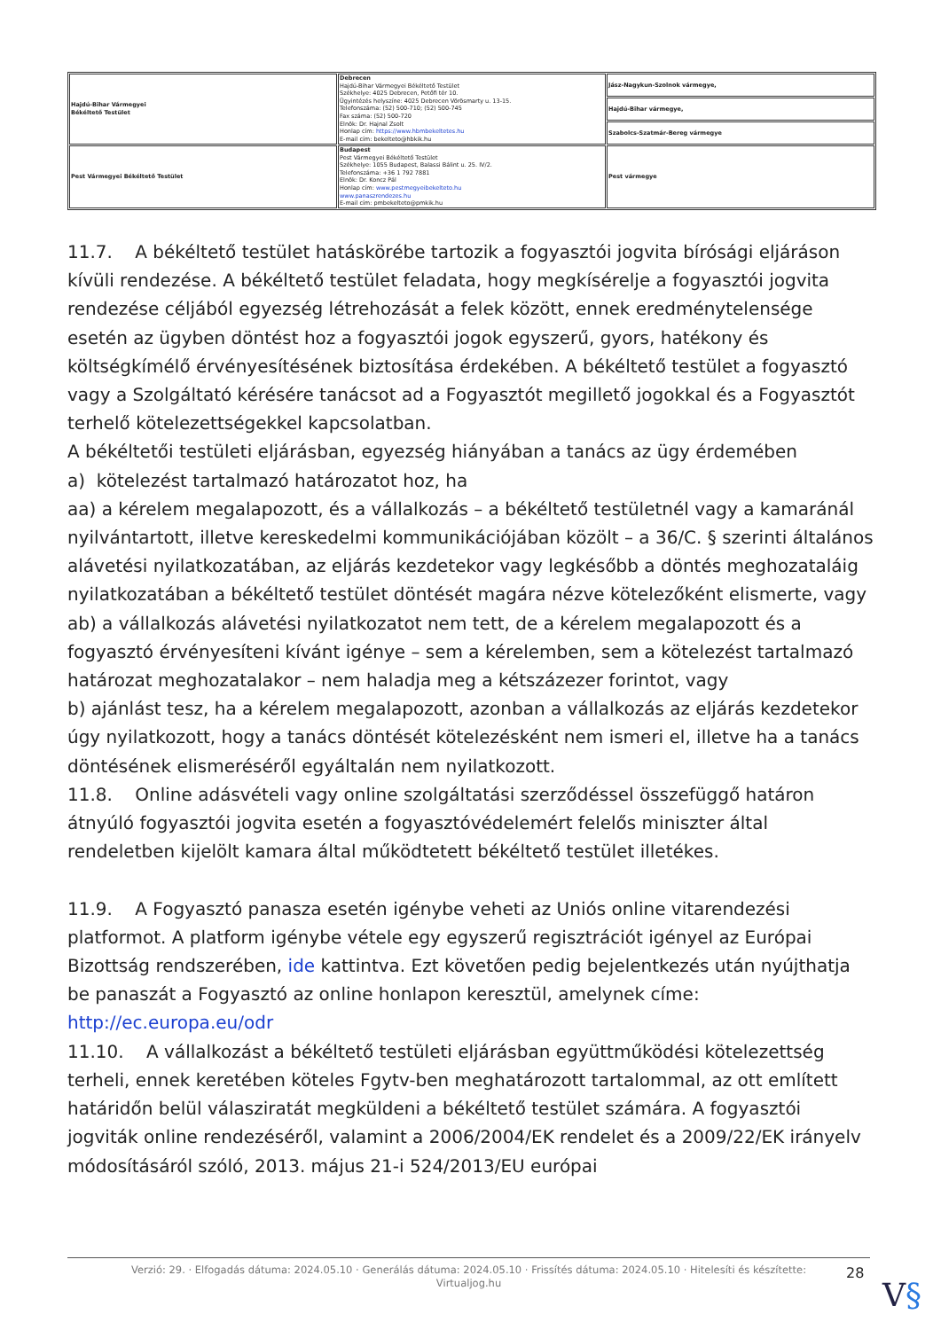| Hajdú-Bihar Vármegyei Békéltető Testület | Debrecen Hajdú-Bihar Vármegyei Békéltető Testület Székhelye: 4025 Debrecen, Petőfi tér 10. Ügyintézés helyszíne: 4025 Debrecen Vörösmarty u. 13-15. Telefonszáma: (52) 500-710; (52) 500-745 Fax száma: (52) 500-720 Elnök: Dr. Hajnal Zsolt Honlap cím: https://www.hbmbekeltetes.hu E-mail cím: bekelteto@hbkik.hu | Jász-Nagykun-Szolnok vármegye, |
| | | Hajdú-Bihar vármegye, |
| | | Szabolcs-Szatmár-Bereg vármegye |
| Pest Vármegyei Békéltető Testület | Budapest Pest Vármegyei Békéltető Testület Székhelye: 1055 Budapest, Balassi Bálint u. 25. IV/2. Telefonszáma: +36 1 792 7881 Elnök: Dr. Koncz Pál Honlap cím: www.pestmegyeibekelteto.hu www.panaszrendezes.hu E-mail cím: pmbekelteto@pmkik.hu | Pest vármegye |
11.7. A békéltető testület hatáskörébe tartozik a fogyasztói jogvita bírósági eljáráson kívüli rendezése. A békéltető testület feladata, hogy megkísérelje a fogyasztói jogvita rendezése céljából egyezség létrehozását a felek között, ennek eredménytelensége esetén az ügyben döntést hoz a fogyasztói jogok egyszerű, gyors, hatékony és költségkímélő érvényesítésének biztosítása érdekében. A békéltető testület a fogyasztó vagy a Szolgáltató kérésére tanácsot ad a Fogyasztót megillető jogokkal és a Fogyasztót terhelő kötelezettségekkel kapcsolatban.
A békéltetői testületi eljárásban, egyezség hiányában a tanács az ügy érdemében
a) kötelezést tartalmazó határozatot hoz, ha
aa) a kérelem megalapozott, és a vállalkozás – a békéltető testületnél vagy a kamaránál nyilvántartott, illetve kereskedelmi kommunikációjában közölt – a 36/C. § szerinti általános alávetési nyilatkozatában, az eljárás kezdetekor vagy legkésőbb a döntés meghozataláig nyilatkozatában a békéltető testület döntését magára nézve kötelezőként elismerte, vagy
ab) a vállalkozás alávetési nyilatkozatot nem tett, de a kérelem megalapozott és a fogyasztó érvényesíteni kívánt igénye – sem a kérelemben, sem a kötelezést tartalmazó határozat meghozatalakor – nem haladja meg a kétszázezer forintot, vagy
b) ajánlást tesz, ha a kérelem megalapozott, azonban a vállalkozás az eljárás kezdetekor úgy nyilatkozott, hogy a tanács döntését kötelezésként nem ismeri el, illetve ha a tanács döntésének elismeréséről egyáltalán nem nyilatkozott.
11.8. Online adásvételi vagy online szolgáltatási szerződéssel összefüggő határon átnyúló fogyasztói jogvita esetén a fogyasztóvédelemért felelős miniszter által rendeletben kijelölt kamara által működtetett békéltető testület illetékes.
11.9. A Fogyasztó panasza esetén igénybe veheti az Uniós online vitarendezési platformot. A platform igénybe vétele egy egyszerű regisztrációt igényel az Európai Bizottság rendszerében, ide kattintva. Ezt követően pedig bejelentkezés után nyújthatja be panaszát a Fogyasztó az online honlapon keresztül, amelynek címe: http://ec.europa.eu/odr
11.10. A vállalkozást a békéltető testületi eljárásban együttműködési kötelezettség terheli, ennek keretében köteles Fgytv-ben meghatározott tartalommal, az ott említett határidőn belül válasziratát megküldeni a békéltető testület számára. A fogyasztói jogviták online rendezéséről, valamint a 2006/2004/EK rendelet és a 2009/22/EK irányelv módosításáról szóló, 2013. május 21-i 524/2013/EU európai
Verzió: 29. · Elfogadás dátuma: 2024.05.10 · Generálás dátuma: 2024.05.10 · Frissítés dátuma: 2024.05.10 · Hitelesíti és készítette:
Virtualjog.hu
28
V§